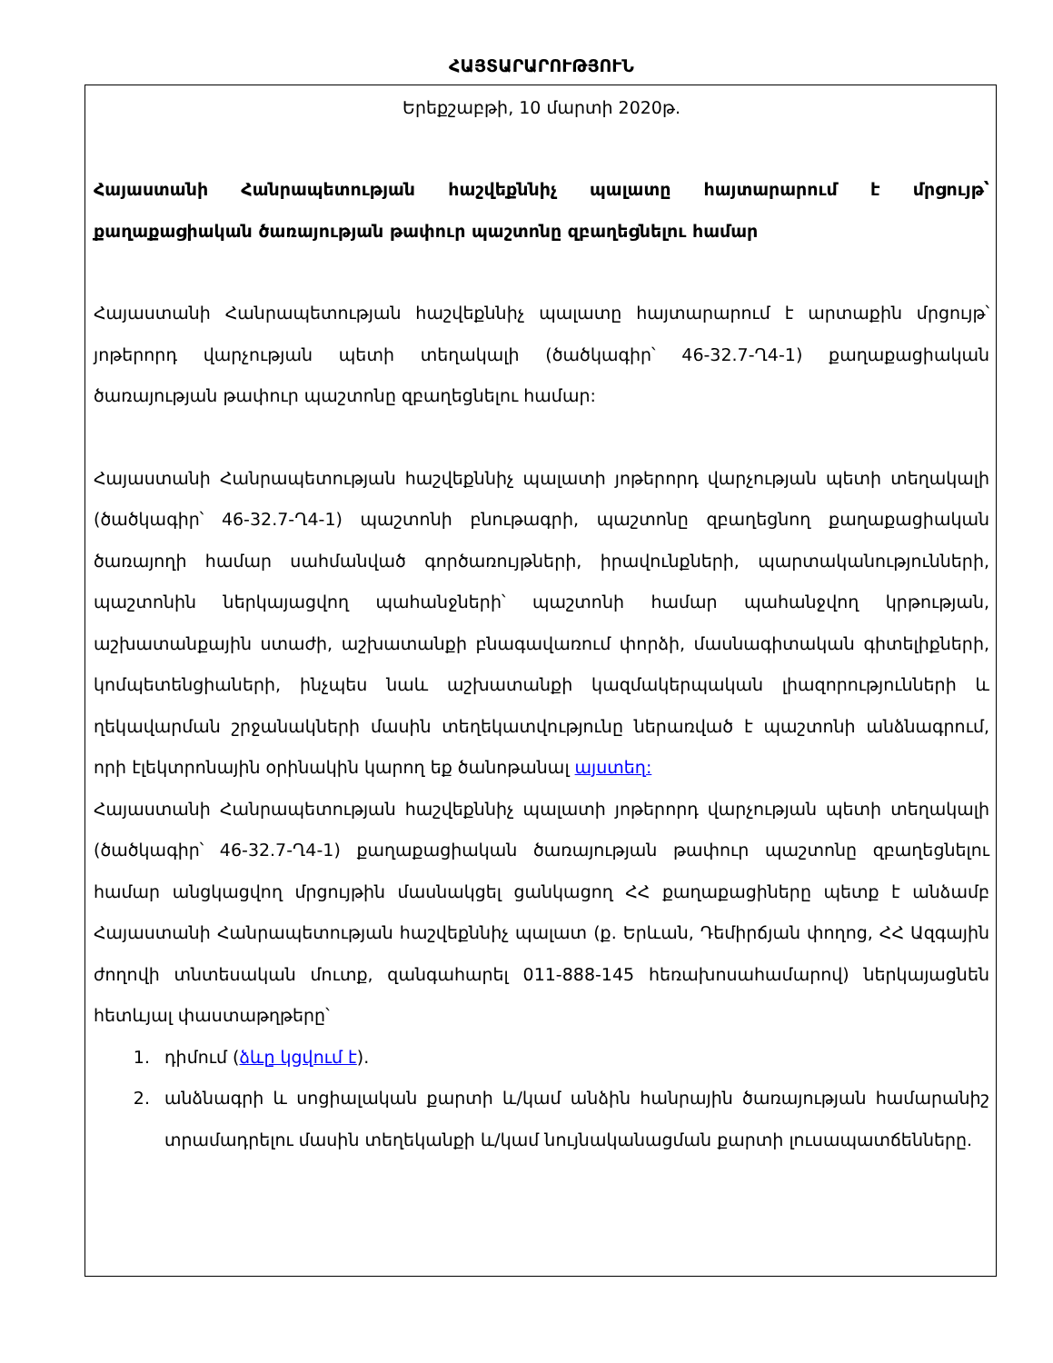ՀԱՅՏԱՐԱՐՈՒԹՅՈՒՆ
Երեքշաբթի, 10 մարտի 2020թ.
Հայաստանի Հանրապետության հաշվեքննիչ պալատը հայտարարում է մրցույթ՝ քաղաքացիական ծառայության թափուր պաշտոնը զբաղեցնելու համար
Հայաստանի Հանրապետության հաշվեքննիչ պալատը հայտարարում է արտաքին մրցույթ՝ յոթերորդ վարչության պետի տեղակալի (ծածկագիր՝ 46-32.7-Ղ4-1) քաղաքացիական ծառայության թափուր պաշտոնը զբաղեցնելու համար:
Հայաստանի Հանրապետության հաշվեքննիչ պալատի յոթերորդ վարչության պետի տեղակալի (ծածկագիր՝ 46-32.7-Ղ4-1) պաշտոնի բնութագրի, պաշտոնը զբաղեցնող քաղաքացիական ծառայողի համար սահմանված գործառույթների, իրավունքների, պարտականությունների, պաշտոնին ներկայացվող պահանջների՝ պաշտոնի համար պահանջվող կրթության, աշխատանքային ստաժի, աշխատանքի բնագավառում փորձի, մասնագիտական գիտելիքների, կոմպետենցիաների, ինչպես նաև աշխատանքի կազմակերպական լիազորությունների և ղեկավարման շրջանակների մասին տեղեկատվությունը ներառված է պաշտոնի անձնագրում, որի էլեկտրոնային օրինակին կարող եք ծանոթանալ այստեղ:
Հայաստանի Հանրապետության հաշվեքննիչ պալատի յոթերորդ վարչության պետի տեղակալի (ծածկագիր՝ 46-32.7-Ղ4-1) քաղաքացիական ծառայության թափուր պաշտոնը զբաղեցնելու համար անցկացվող մրցույթին մասնակցել ցանկացող ՀՀ քաղաքացիները պետք է անձամբ Հայաստանի Հանրապետության հաշվեքննիչ պալատ (ք. Երևան, Դեմիրճյան փողոց, ՀՀ Ազգային ժողովի տնտեսական մուտք, զանգահարել 011-888-145 հեռախոսահամարով) ներկայացնեն հետևյալ փաստաթղթերը՝
1. դիմում (ձևը կցվում է).
2. անձնագրի և սոցիալական քարտի և/կամ անձին հանրային ծառայության համարանիշ տրամադրելու մասին տեղեկանքի և/կամ նույնականացման քարտի լուսապատճենները.